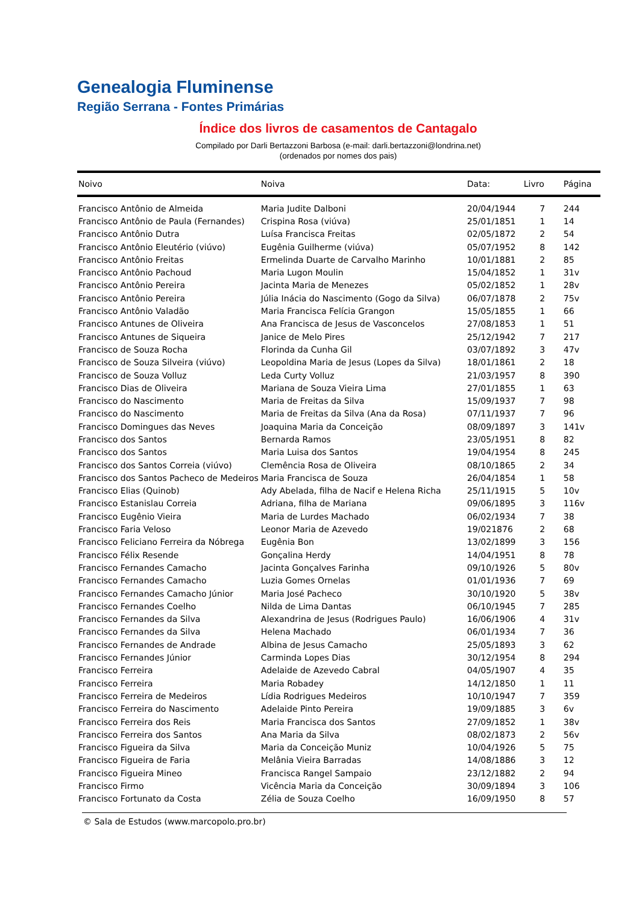Genealogia Fluminense
Região Serrana - Fontes Primárias
Índice dos livros de casamentos de Cantagalo
Compilado por Darli Bertazzoni Barbosa (e-mail: darli.bertazzoni@londrina.net)
(ordenados por nomes dos pais)
| Noivo | Noiva | Data: | Livro | Página |
| --- | --- | --- | --- | --- |
| Francisco Antônio de Almeida | Maria Judite Dalboni | 20/04/1944 | 7 | 244 |
| Francisco Antônio de Paula (Fernandes) | Crispina Rosa (viúva) | 25/01/1851 | 1 | 14 |
| Francisco Antônio Dutra | Luísa Francisca Freitas | 02/05/1872 | 2 | 54 |
| Francisco Antônio Eleutério (viúvo) | Eugênia Guilherme (viúva) | 05/07/1952 | 8 | 142 |
| Francisco Antônio Freitas | Ermelinda Duarte de Carvalho Marinho | 10/01/1881 | 2 | 85 |
| Francisco Antônio Pachoud | Maria Lugon Moulin | 15/04/1852 | 1 | 31v |
| Francisco Antônio Pereira | Jacinta Maria de Menezes | 05/02/1852 | 1 | 28v |
| Francisco Antônio Pereira | Júlia Inácia do Nascimento (Gogo da Silva) | 06/07/1878 | 2 | 75v |
| Francisco Antônio Valadão | Maria Francisca Felícia Grangon | 15/05/1855 | 1 | 66 |
| Francisco Antunes de Oliveira | Ana Francisca de Jesus de Vasconcelos | 27/08/1853 | 1 | 51 |
| Francisco Antunes de Siqueira | Janice de Melo Pires | 25/12/1942 | 7 | 217 |
| Francisco de Souza Rocha | Florinda da Cunha Gil | 03/07/1892 | 3 | 47v |
| Francisco de Souza Silveira (viúvo) | Leopoldina Maria de Jesus (Lopes da Silva) | 18/01/1861 | 2 | 18 |
| Francisco de Souza Volluz | Leda Curty Volluz | 21/03/1957 | 8 | 390 |
| Francisco Dias de Oliveira | Mariana de Souza Vieira Lima | 27/01/1855 | 1 | 63 |
| Francisco do Nascimento | Maria de Freitas da Silva | 15/09/1937 | 7 | 98 |
| Francisco do Nascimento | Maria de Freitas da Silva (Ana da Rosa) | 07/11/1937 | 7 | 96 |
| Francisco Domingues das Neves | Joaquina Maria da Conceição | 08/09/1897 | 3 | 141v |
| Francisco dos Santos | Bernarda Ramos | 23/05/1951 | 8 | 82 |
| Francisco dos Santos | Maria Luisa dos Santos | 19/04/1954 | 8 | 245 |
| Francisco dos Santos Correia (viúvo) | Clemência Rosa de Oliveira | 08/10/1865 | 2 | 34 |
| Francisco dos Santos Pacheco de Medeiros | Maria Francisca de Souza | 26/04/1854 | 1 | 58 |
| Francisco Elias (Quinob) | Ady Abelada, filha de Nacif e Helena Richa | 25/11/1915 | 5 | 10v |
| Francisco Estanislau Correia | Adriana, filha de Mariana | 09/06/1895 | 3 | 116v |
| Francisco Eugênio Vieira | Maria de Lurdes Machado | 06/02/1934 | 7 | 38 |
| Francisco Faria Veloso | Leonor Maria de Azevedo | 19/021876 | 2 | 68 |
| Francisco Feliciano Ferreira da Nóbrega | Eugênia Bon | 13/02/1899 | 3 | 156 |
| Francisco Félix Resende | Gonçalina Herdy | 14/04/1951 | 8 | 78 |
| Francisco Fernandes Camacho | Jacinta Gonçalves Farinha | 09/10/1926 | 5 | 80v |
| Francisco Fernandes Camacho | Luzia Gomes Ornelas | 01/01/1936 | 7 | 69 |
| Francisco Fernandes Camacho Júnior | Maria José Pacheco | 30/10/1920 | 5 | 38v |
| Francisco Fernandes Coelho | Nilda de Lima Dantas | 06/10/1945 | 7 | 285 |
| Francisco Fernandes da Silva | Alexandrina de Jesus (Rodrigues Paulo) | 16/06/1906 | 4 | 31v |
| Francisco Fernandes da Silva | Helena Machado | 06/01/1934 | 7 | 36 |
| Francisco Fernandes de Andrade | Albina de Jesus Camacho | 25/05/1893 | 3 | 62 |
| Francisco Fernandes Júnior | Carminda Lopes Dias | 30/12/1954 | 8 | 294 |
| Francisco Ferreira | Adelaide de Azevedo Cabral | 04/05/1907 | 4 | 35 |
| Francisco Ferreira | Maria Robadey | 14/12/1850 | 1 | 11 |
| Francisco Ferreira de Medeiros | Lídia Rodrigues Medeiros | 10/10/1947 | 7 | 359 |
| Francisco Ferreira do Nascimento | Adelaide Pinto Pereira | 19/09/1885 | 3 | 6v |
| Francisco Ferreira dos Reis | Maria Francisca dos Santos | 27/09/1852 | 1 | 38v |
| Francisco Ferreira dos Santos | Ana Maria da Silva | 08/02/1873 | 2 | 56v |
| Francisco Figueira da Silva | Maria da Conceição Muniz | 10/04/1926 | 5 | 75 |
| Francisco Figueira de Faria | Melânia Vieira Barradas | 14/08/1886 | 3 | 12 |
| Francisco Figueira Mineo | Francisca Rangel Sampaio | 23/12/1882 | 2 | 94 |
| Francisco Firmo | Vicência Maria da Conceição | 30/09/1894 | 3 | 106 |
| Francisco Fortunato da Costa | Zélia de Souza Coelho | 16/09/1950 | 8 | 57 |
© Sala de Estudos (www.marcopolo.pro.br)